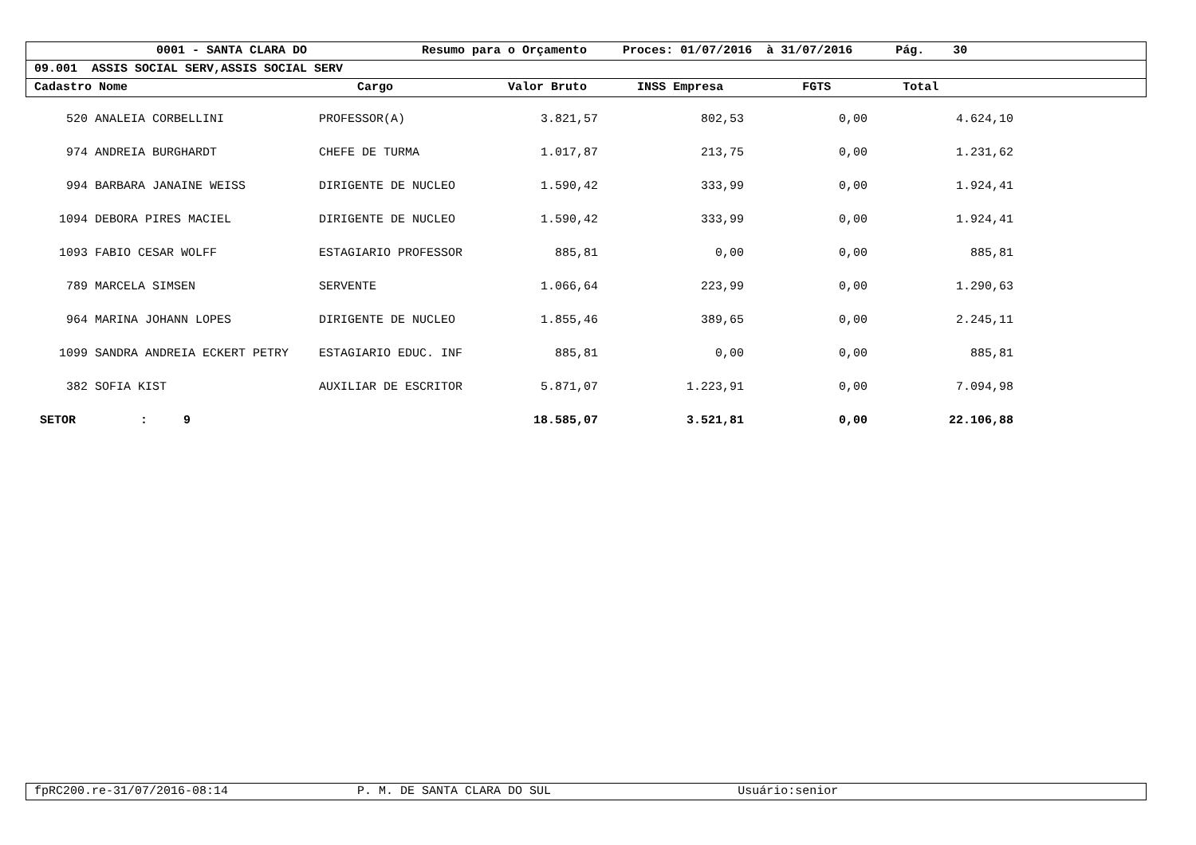0001 - SANTA CLARA DO Resumo para o Orçamento Proces: 01/07/2016 à 31/07/2016 Pág. 30
09.001 ASSIS SOCIAL SERV,ASSIS SOCIAL SERV
Cadastro Nome Cargo Valor Bruto INSS Empresa FGTS Total
| 520 | ANALEIA CORBELLINI | PROFESSOR(A) | 3.821,57 | 802,53 | 0,00 | 4.624,10 | |
| 974 | ANDREIA BURGHARDT | CHEFE DE TURMA | 1.017,87 | 213,75 | 0,00 | 1.231,62 | |
| 994 | BARBARA JANAINE WEISS | DIRIGENTE DE NUCLEO | 1.590,42 | 333,99 | 0,00 | 1.924,41 | |
| 1094 | DEBORA PIRES MACIEL | DIRIGENTE DE NUCLEO | 1.590,42 | 333,99 | 0,00 | 1.924,41 | |
| 1093 | FABIO CESAR WOLFF | ESTAGIARIO PROFESSOR | 885,81 | 0,00 | 0,00 | 885,81 | |
| 789 | MARCELA SIMSEN | SERVENTE | 1.066,64 | 223,99 | 0,00 | 1.290,63 | |
| 964 | MARINA JOHANN LOPES | DIRIGENTE DE NUCLEO | 1.855,46 | 389,65 | 0,00 | 2.245,11 | |
| 1099 | SANDRA ANDREIA ECKERT PETRY | ESTAGIARIO EDUC. INF | 885,81 | 0,00 | 0,00 | 885,81 | |
| 382 | SOFIA KIST | AUXILIAR DE ESCRITOR | 5.871,07 | 1.223,91 | 0,00 | 7.094,98 | |
| SETOR : 9 | | | 18.585,07 | 3.521,81 | 0,00 | 22.106,88 | |
fpRC200.re-31/07/2016-08:14 P. M. DE SANTA CLARA DO SUL Usuário:senior